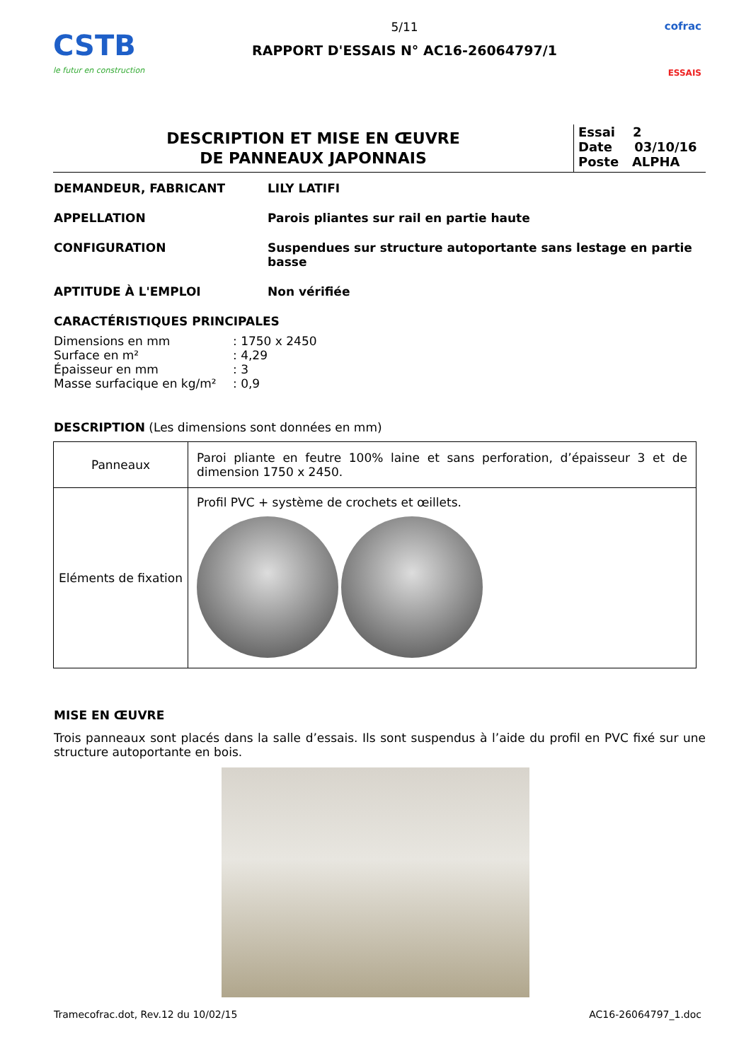CSTB
le futur en construction
5/11
RAPPORT D'ESSAIS N° AC16-26064797/1
cofrac
ESSAIS
DESCRIPTION ET MISE EN ŒUVRE
DE PANNEAUX JAPONNAIS
Essai 2
Date 03/10/16
Poste ALPHA
DEMANDEUR, FABRICANT LILY LATIFI
APPELLATION Parois pliantes sur rail en partie haute
CONFIGURATION Suspendues sur structure autoportante sans lestage en partie basse
APTITUDE À L'EMPLOI Non vérifiée
CARACTÉRISTIQUES PRINCIPALES
| Dimensions en mm | : 1750 x 2450 |
| Surface en m² | : 4,29 |
| Épaisseur en mm | : 3 |
| Masse surfacique en kg/m² | : 0,9 |
DESCRIPTION (Les dimensions sont données en mm)
| Panneaux | Paroi pliante en feutre 100% laine et sans perforation, d’épaisseur 3 et de dimension 1750 x 2450. |
| Eléments de fixation | Profil PVC + système de crochets et œillets. |
MISE EN ŒUVRE
Trois panneaux sont placés dans la salle d’essais. Ils sont suspendus à l’aide du profil en PVC fixé sur une structure autoportante en bois.
Tramecofrac.dot, Rev.12 du 10/02/15 AC16-26064797_1.doc